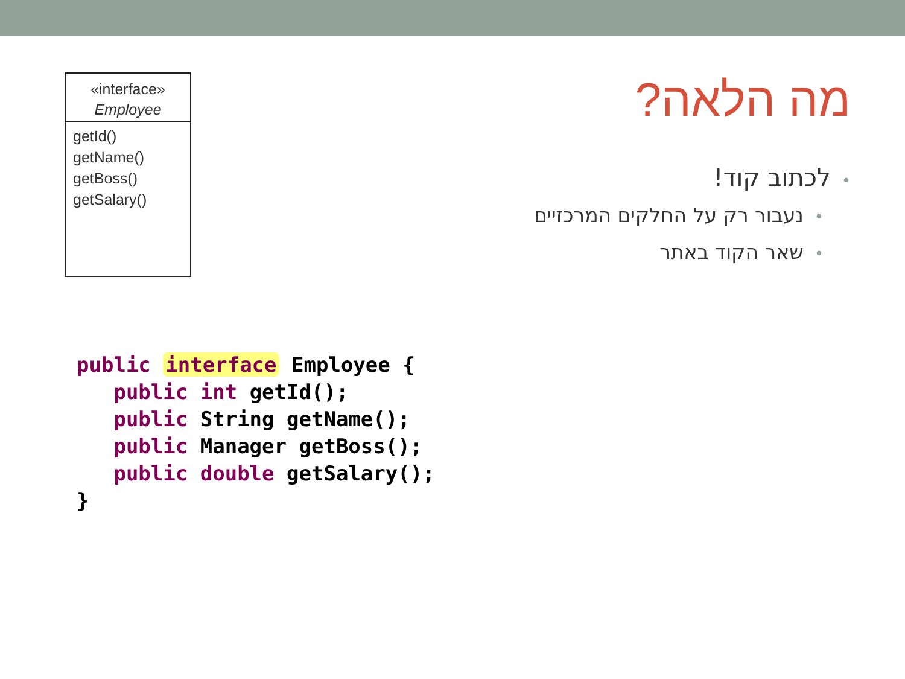«interface»
Employee
getId()
getName()
getBoss()
getSalary()
מה הלאה?
•לכתוב קוד!
•נעבור רק על החלקים המרכזיים
•שאר הקוד באתר
public interface Employee {
   public int getId();
   public String getName();
   public Manager getBoss();
   public double getSalary();
}